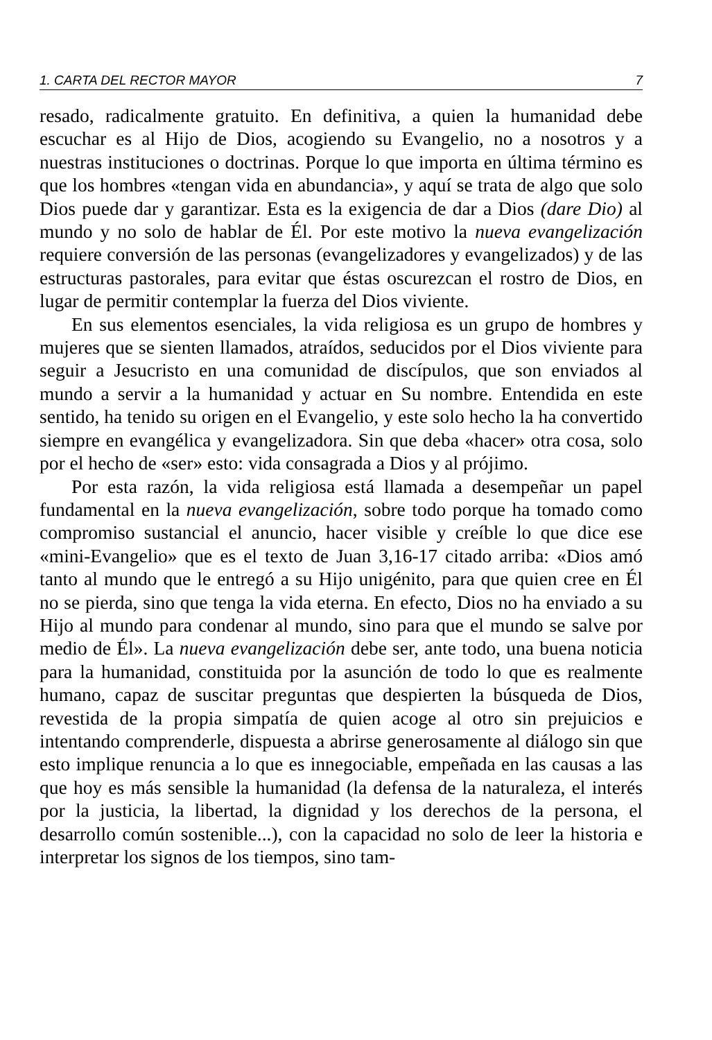1. CARTA DEL RECTOR MAYOR 7
resado, radicalmente gratuito. En definitiva, a quien la humanidad debe escuchar es al Hijo de Dios, acogiendo su Evangelio, no a nosotros y a nuestras instituciones o doctrinas. Porque lo que importa en última término es que los hombres «tengan vida en abundancia», y aquí se trata de algo que solo Dios puede dar y garantizar. Esta es la exigencia de dar a Dios (dare Dio) al mundo y no solo de hablar de Él. Por este motivo la nueva evangelización requiere conversión de las personas (evangelizadores y evangelizados) y de las estructuras pastorales, para evitar que éstas oscurezcan el rostro de Dios, en lugar de permitir contemplar la fuerza del Dios viviente.
En sus elementos esenciales, la vida religiosa es un grupo de hombres y mujeres que se sienten llamados, atraídos, seducidos por el Dios viviente para seguir a Jesucristo en una comunidad de discípulos, que son enviados al mundo a servir a la humanidad y actuar en Su nombre. Entendida en este sentido, ha tenido su origen en el Evangelio, y este solo hecho la ha convertido siempre en evangélica y evangelizadora. Sin que deba «hacer» otra cosa, solo por el hecho de «ser» esto: vida consagrada a Dios y al prójimo.
Por esta razón, la vida religiosa está llamada a desempeñar un papel fundamental en la nueva evangelización, sobre todo porque ha tomado como compromiso sustancial el anuncio, hacer visible y creíble lo que dice ese «mini-Evangelio» que es el texto de Juan 3,16-17 citado arriba: «Dios amó tanto al mundo que le entregó a su Hijo unigénito, para que quien cree en Él no se pierda, sino que tenga la vida eterna. En efecto, Dios no ha enviado a su Hijo al mundo para condenar al mundo, sino para que el mundo se salve por medio de Él». La nueva evangelización debe ser, ante todo, una buena noticia para la humanidad, constituida por la asunción de todo lo que es realmente humano, capaz de suscitar preguntas que despierten la búsqueda de Dios, revestida de la propia simpatía de quien acoge al otro sin prejuicios e intentando comprenderle, dispuesta a abrirse generosamente al diálogo sin que esto implique renuncia a lo que es innegociable, empeñada en las causas a las que hoy es más sensible la humanidad (la defensa de la naturaleza, el interés por la justicia, la libertad, la dignidad y los derechos de la persona, el desarrollo común sostenible...), con la capacidad no solo de leer la historia e interpretar los signos de los tiempos, sino tam-